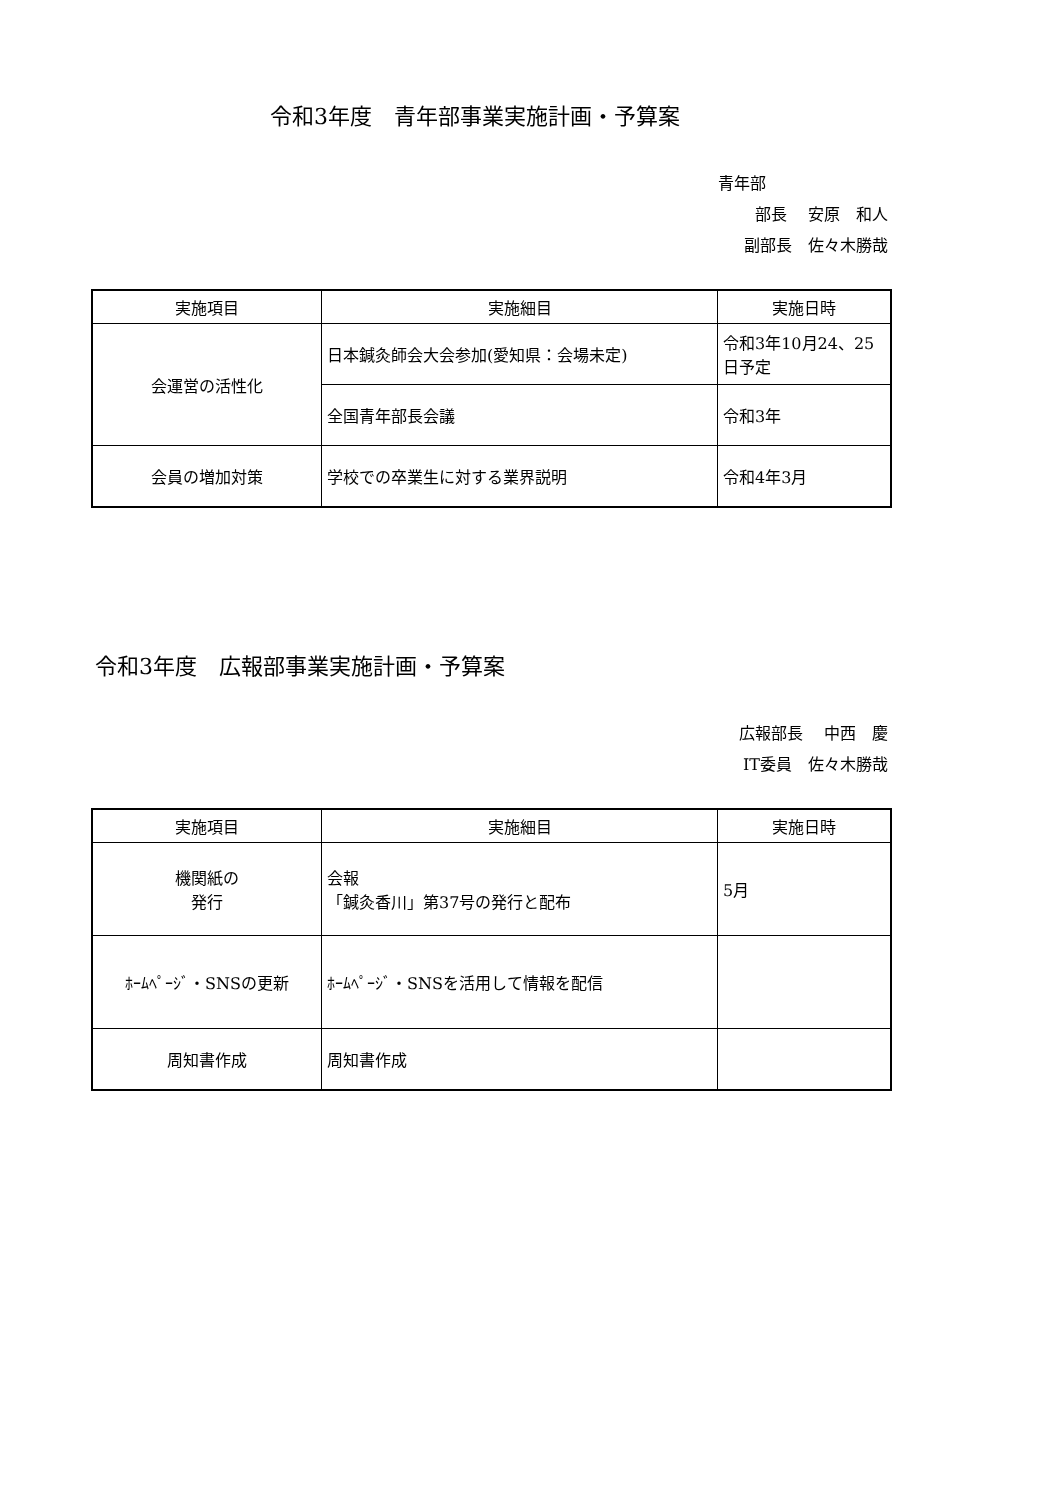令和3年度　青年部事業実施計画・予算案
青年部
部長　 安原　和人
副部長　佐々木勝哉
| 実施項目 | 実施細目 | 実施日時 |
| --- | --- | --- |
| 会運営の活性化 | 日本鍼灸師会大会参加(愛知県：会場未定) | 令和3年10月24、25日予定 |
| | 全国青年部長会議 | 令和3年 |
| 会員の増加対策 | 学校での卒業生に対する業界説明 | 令和4年3月 |
令和3年度　広報部事業実施計画・予算案
広報部長　 中西　慶
IT委員　佐々木勝哉
| 実施項目 | 実施細目 | 実施日時 |
| --- | --- | --- |
| 機関紙の 発行 | 会報 「鍼灸香川」第37号の発行と配布 | 5月 |
| ﾎｰﾑﾍﾟｰｼﾞ・SNSの更新 | ﾎｰﾑﾍﾟｰｼﾞ・SNSを活用して情報を配信 | |
| 周知書作成 | 周知書作成 | |